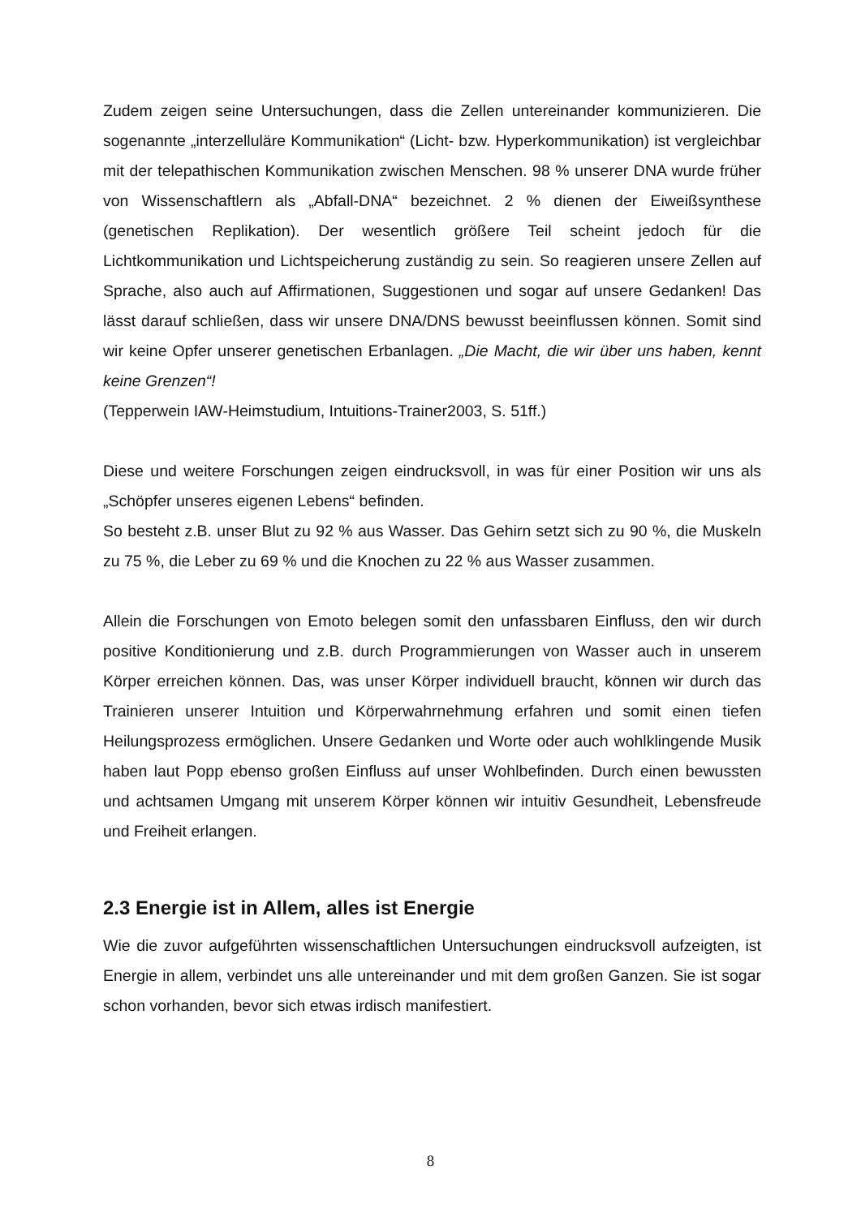Zudem zeigen seine Untersuchungen, dass die Zellen untereinander kommunizieren. Die sogenannte „interzelluläre Kommunikation“ (Licht- bzw. Hyperkommunikation) ist vergleichbar mit der telepathischen Kommunikation zwischen Menschen. 98 % unserer DNA wurde früher von Wissenschaftlern als „Abfall-DNA“ bezeichnet. 2 % dienen der Eiweißsynthese (genetischen Replikation). Der wesentlich größere Teil scheint jedoch für die Lichtkommunikation und Lichtspeicherung zuständig zu sein. So reagieren unsere Zellen auf Sprache, also auch auf Affirmationen, Suggestionen und sogar auf unsere Gedanken! Das lässt darauf schließen, dass wir unsere DNA/DNS bewusst beeinflussen können. Somit sind wir keine Opfer unserer genetischen Erbanlagen. „Die Macht, die wir über uns haben, kennt keine Grenzen“!
(Tepperwein IAW-Heimstudium, Intuitions-Trainer2003, S. 51ff.)
Diese und weitere Forschungen zeigen eindrucksvoll, in was für einer Position wir uns als „Schöpfer unseres eigenen Lebens“ befinden.
So besteht z.B. unser Blut zu 92 % aus Wasser. Das Gehirn setzt sich zu 90 %, die Muskeln zu 75 %, die Leber zu 69 % und die Knochen zu 22 % aus Wasser zusammen.
Allein die Forschungen von Emoto belegen somit den unfassbaren Einfluss, den wir durch positive Konditionierung und z.B. durch Programmierungen von Wasser auch in unserem Körper erreichen können. Das, was unser Körper individuell braucht, können wir durch das Trainieren unserer Intuition und Körperwahrnehmung erfahren und somit einen tiefen Heilungsprozess ermöglichen. Unsere Gedanken und Worte oder auch wohlklingende Musik haben laut Popp ebenso großen Einfluss auf unser Wohlbefinden. Durch einen bewussten und achtsamen Umgang mit unserem Körper können wir intuitiv Gesundheit, Lebensfreude und Freiheit erlangen.
2.3 Energie ist in Allem, alles ist Energie
Wie die zuvor aufgeführten wissenschaftlichen Untersuchungen eindrucksvoll aufzeigten, ist Energie in allem, verbindet uns alle untereinander und mit dem großen Ganzen. Sie ist sogar schon vorhanden, bevor sich etwas irdisch manifestiert.
8